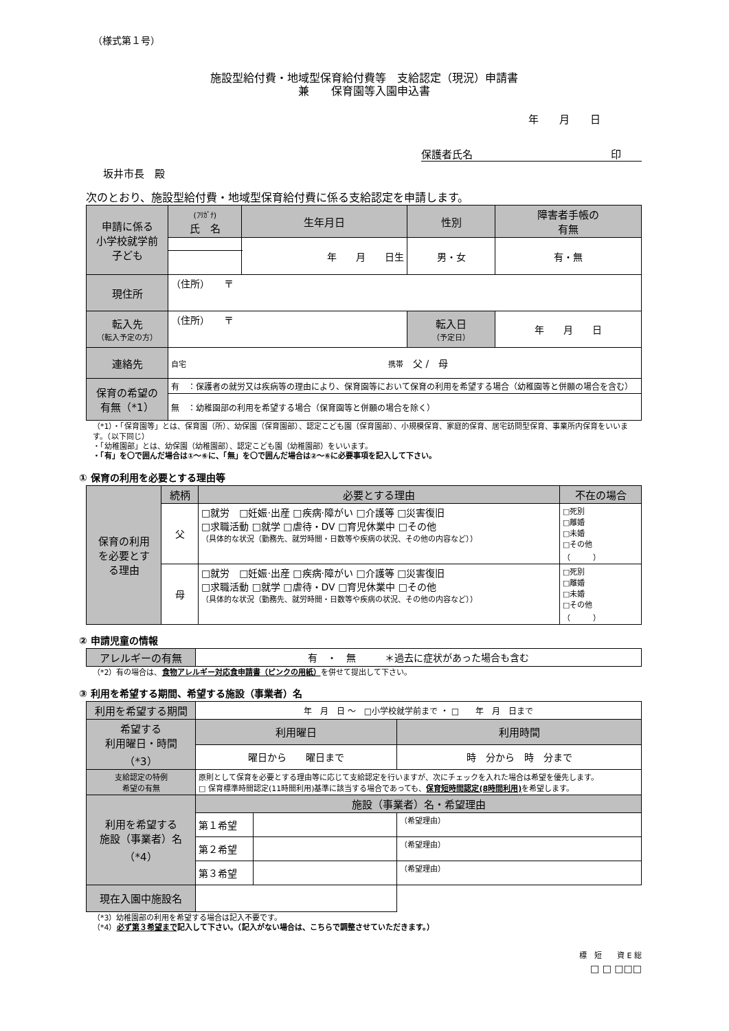（様式第１号）
施設型給付費・地域型保育給付費等　支給認定（現況）申請書
兼　　保育園等入園申込書
年　　月　　日
保護者氏名 印
坂井市長　殿
次のとおり、施設型給付費・地域型保育給付費に係る支給認定を申請します。
| 申請に係る 小学校就学前 子ども | (ﾌﾘｶﾞﾅ) 氏 名 | 生年月日 | 性別 | 障害者手帳の 有無 |
| | | 年 月 日生 | 男・女 | 有・無 |
| 現住所 | （住所） 〒 | | | |
| 転入先 （転入予定の方） | （住所） 〒 | | 転入日 （予定日） | 年 月 日 |
| 連絡先 | 自宅 携帯 父 / 母 | | | |
| 保育の希望の 有無（*1） | 有 ：保護者の就労又は疾病等の理由により、保育園等において保育の利用を希望する場合（幼稚園等と併願の場合を含む） | | | |
| | 無 ：幼稚園部の利用を希望する場合（保育園等と併願の場合を除く） | | | |
（*1）・「保育園等」とは、保育園（所）、幼保園（保育園部）、認定こども園（保育園部）、小規模保育、家庭的保育、居宅訪問型保育、事業所内保育をいいます。（以下同じ）
・「幼稚園部」とは、幼保園（幼稚園部）、認定こども園（幼稚園部）をいいます。
・「有」を〇で囲んだ場合は①～⑥に、「無」を〇で囲んだ場合は②～⑥に必要事項を記入して下さい。
① 保育の利用を必要とする理由等
| 保育の利用 を必要とす る理由 | 続柄 | 必要とする理由 | 不在の場合 |
| | 父 | □就労 □妊娠·出産 □疾病·障がい □介護等 □災害復旧 □求職活動 □就学 □虐待・DV □育児休業中 □その他 （具体的な状況（勤務先、就労時間・日数等や疾病の状況、その他の内容など）） | □死別 □離婚 □未婚 □その他 （ ） |
| | 母 | □就労 □妊娠·出産 □疾病·障がい □介護等 □災害復旧 □求職活動 □就学 □虐待・DV □育児休業中 □その他 （具体的な状況（勤務先、就労時間・日数等や疾病の状況、その他の内容など）） | □死別 □離婚 □未婚 □その他 （ ） |
② 申請児童の情報
| アレルギーの有無 | 有 ・ 無 ＊過去に症状があった場合も含む |
（*2）有の場合は、食物アレルギー対応食申請書（ピンクの用紙）を併せて提出して下さい。
③ 利用を希望する期間、希望する施設（事業者）名
| 利用を希望する期間 | 年 月 日 ～ □小学校就学前まで ・ □ 年 月 日まで | | |
| 希望する 利用曜日・時間 （*3） | 利用曜日 | | 利用時間 |
| | 曜日から 曜日まで | | 時 分から 時 分まで |
| 支給認定の特例 希望の有無 | 原則として保育を必要とする理由等に応じて支給認定を行いますが、次にチェックを入れた場合は希望を優先します。 □ 保育標準時間認定(11時間利用)基準に該当する場合であっても、 保育短時間認定(8時間利用) を希望します。 | | |
| 利用を希望する 施設（事業者）名 （*4） | 施設（事業者）名・希望理由 | | |
| | 第１希望 | | （希望理由） |
| | 第２希望 | | （希望理由） |
| | 第３希望 | | （希望理由） |
| 現在入園中施設名 | | | |
（*3）幼稚園部の利用を希望する場合は記入不要です。
（*4）必ず第３希望まで記入して下さい。（記入がない場合は、こちらで調整させていただきます。）
標　短　　資 E 総
□ □ □□□